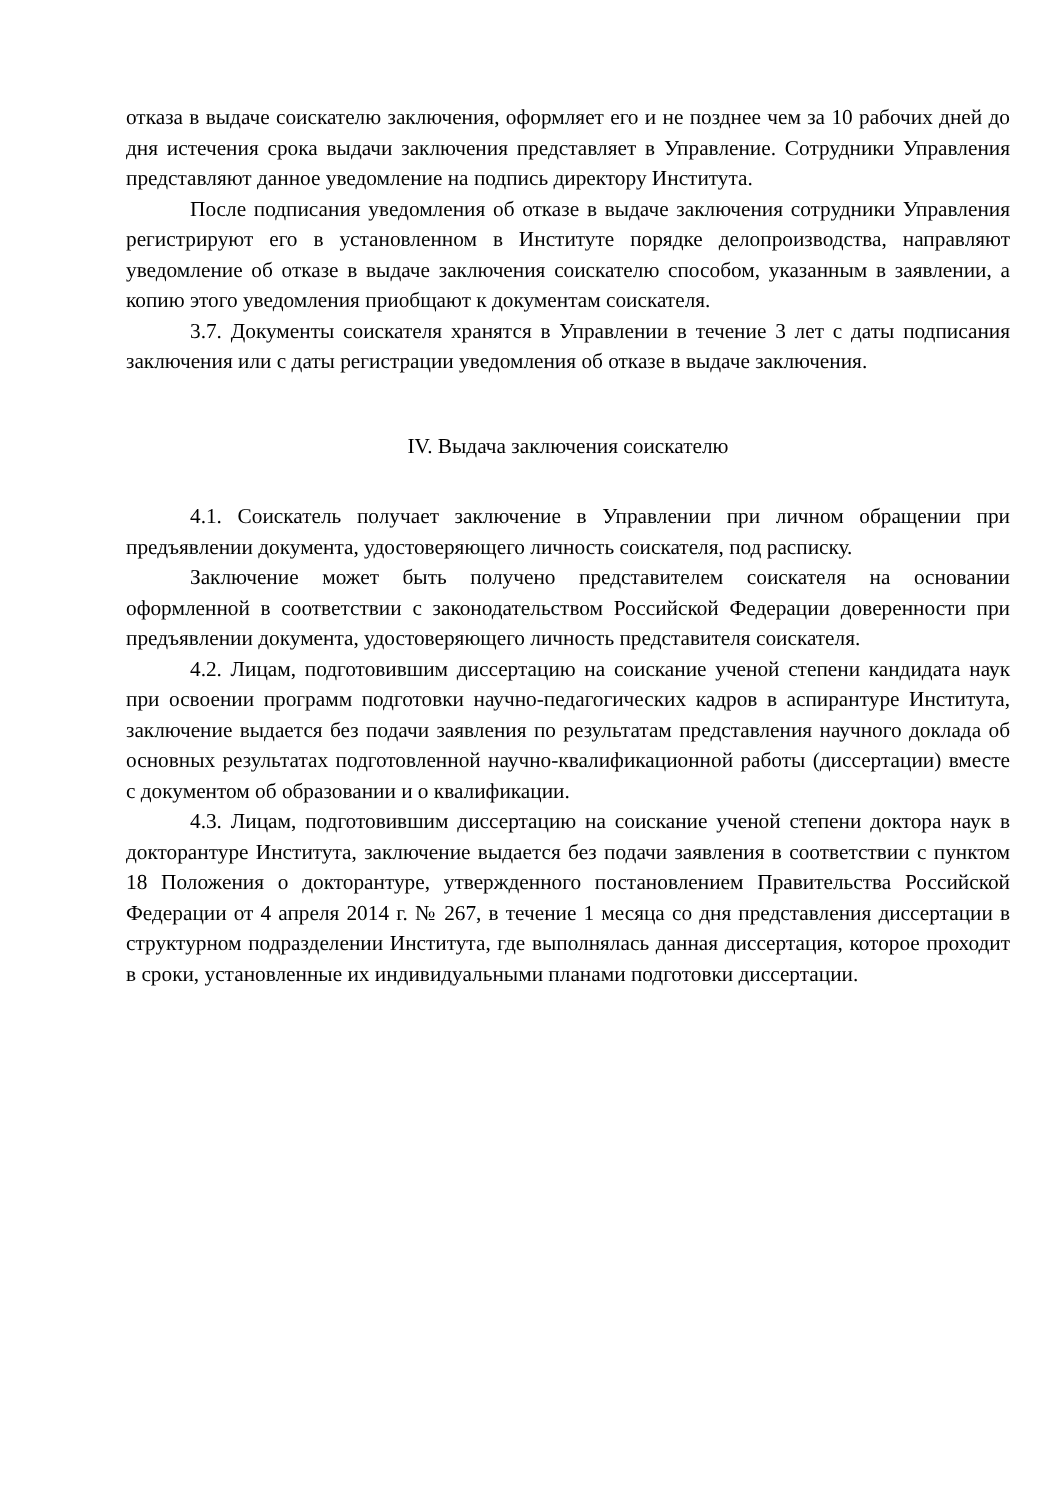отказа в выдаче соискателю заключения, оформляет его и не позднее чем за 10 рабочих дней до дня истечения срока выдачи заключения представляет в Управление. Сотрудники Управления представляют данное уведомление на подпись директору Института.
После подписания уведомления об отказе в выдаче заключения сотрудники Управления регистрируют его в установленном в Институте порядке делопроизводства, направляют уведомление об отказе в выдаче заключения соискателю способом, указанным в заявлении, а копию этого уведомления приобщают к документам соискателя.
3.7. Документы соискателя хранятся в Управлении в течение 3 лет с даты подписания заключения или с даты регистрации уведомления об отказе в выдаче заключения.
IV. Выдача заключения соискателю
4.1. Соискатель получает заключение в Управлении при личном обращении при предъявлении документа, удостоверяющего личность соискателя, под расписку.
Заключение может быть получено представителем соискателя на основании оформленной в соответствии с законодательством Российской Федерации доверенности при предъявлении документа, удостоверяющего личность представителя соискателя.
4.2. Лицам, подготовившим диссертацию на соискание ученой степени кандидата наук при освоении программ подготовки научно-педагогических кадров в аспирантуре Института, заключение выдается без подачи заявления по результатам представления научного доклада об основных результатах подготовленной научно-квалификационной работы (диссертации) вместе с документом об образовании и о квалификации.
4.3. Лицам, подготовившим диссертацию на соискание ученой степени доктора наук в докторантуре Института, заключение выдается без подачи заявления в соответствии с пунктом 18 Положения о докторантуре, утвержденного постановлением Правительства Российской Федерации от 4 апреля 2014 г. № 267, в течение 1 месяца со дня представления диссертации в структурном подразделении Института, где выполнялась данная диссертация, которое проходит в сроки, установленные их индивидуальными планами подготовки диссертации.